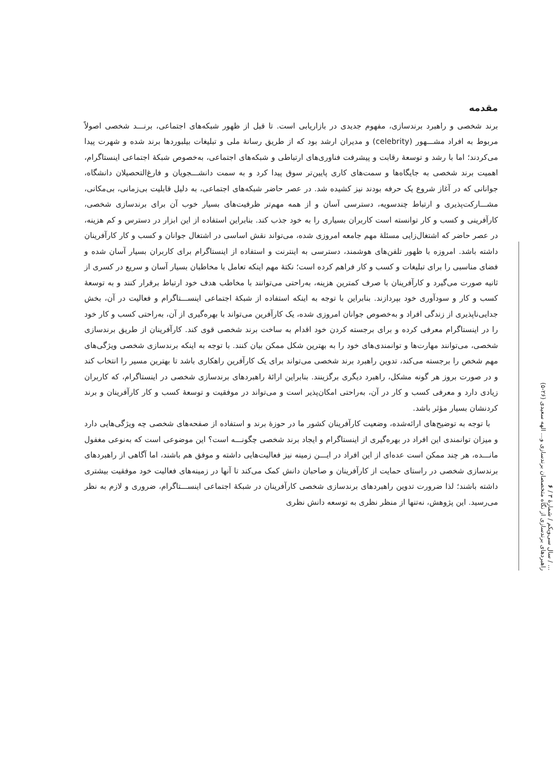... / سال سی‌ویکم / شمارهٔ ۳ / ۶
راهبردهای برندسازی از نگاه متخصصان برندسازی و... الهه سعیدی (۲۶-۵)
مقدمه
برند شخصی و راهبرد برندسازی، مفهوم جدیدی در بازاریابی است. تا قبل از ظهور شبکه‌های اجتماعی، برنـــد شخصی اصولاً مربوط به افراد مشـــهور (celebrity) و مدیران ارشد بود که از طریق رسانهٔ ملی و تبلیغات بیلبوردها برند شده و شهرت پیدا می‌کردند؛ اما با رشد و توسعهٔ رقابت و پیشرفت فناوری‌های ارتباطی و شبکه‌های اجتماعی، به‌خصوص شبکهٔ اجتماعی اینستاگرام، اهمیت برند شخصی به جایگاه‌ها و سمت‌های کاری پایین‌تر سوق پیدا کرد و به سمت دانشـــجویان و فارغ‌التحصیلان دانشگاه، جوانانی که در آغاز شروع یک حرفه بودند نیز کشیده شد. در عصر حاضر شبکه‌های اجتماعی، به دلیل قابلیت بی‌زمانی، بی‌مکانی، مشـــارکت‌پذیری و ارتباط چندسویه، دسترسی آسان و از همه مهم‌تر ظرفیت‌های بسیار خوب آن برای برندسازی شخصی، کارآفرینی و کسب و کار توانسته است کاربران بسیاری را به خود جذب کند. بنابراین استفاده از این ابزار در دسترس و کم هزینه، در عصر حاضر که اشتغال‌زایی مسئلهٔ مهم جامعه امروزی شده، می‌تواند نقش اساسی در اشتغال جوانان و کسب و کار کارآفرینان داشته باشد. امروزه با ظهور تلفن‌های هوشمند، دسترسی به اینترنت و استفاده از اینستاگرام برای کاربران بسیار آسان شده و فضای مناسبی را برای تبلیغات و کسب و کار فراهم کرده است؛ نکتهٔ مهم اینکه تعامل با مخاطبان بسیار آسان و سریع در کسری از ثانیه صورت می‌گیرد و کارآفرینان با صرف کمترین هزینه، به‌راحتی می‌توانند با مخاطب هدف خود ارتباط برقرار کنند و به توسعهٔ کسب و کار و سودآوری خود بپردازند. بنابراین با توجه به اینکه استفاده از شبکهٔ اجتماعی اینســـتاگرام و فعالیت در آن، بخش جدایی‌ناپذیری از زندگی افراد و به‌خصوص جوانان امروزی شده، یک کارآفرین می‌تواند با بهره‌گیری از آن، به‌راحتی کسب و کار خود را در اینستاگرام معرفی کرده و برای برجسته کردن خود اقدام به ساخت برند شخصی قوی کند. کارآفرینان از طریق برندسازی شخصی، می‌توانند مهارت‌ها و توانمندی‌های خود را به بهترین شکل ممکن بیان کنند. با توجه به اینکه برندسازی شخصی ویژگی‌های مهم شخص را برجسته می‌کند، تدوین راهبرد برند شخصی می‌تواند برای یک کارآفرین راهکاری باشد تا بهترین مسیر را انتخاب کند و در صورت بروز هر گونه مشکل، راهبرد دیگری برگزینند. بنابراین ارائهٔ راهبردهای برندسازی شخصی در اینستاگرام، که کاربران زیادی دارد و معرفی کسب و کار در آن، به‌راحتی امکان‌پذیر است و می‌تواند در موفقیت و توسعهٔ کسب و کار کارآفرینان و برند کردنشان بسیار مؤثر باشد.
با توجه به توضیح‌های ارائه‌شده، وضعیت کارآفرینان کشور ما در حوزهٔ برند و استفاده از صفحه‌های شخصی چه ویژگی‌هایی دارد و میزان توانمندی این افراد در بهره‌گیری از اینستاگرام و ایجاد برند شخصی چگونـــه است؟ این موضوعی است که به‌نوعی مغفول مانـــده، هر چند ممکن است عده‌ای از این افراد در ایـــن زمینه نیز فعالیت‌هایی داشته و موفق هم باشند، اما آگاهی از راهبردهای برندسازی شخصی در راستای حمایت از کارآفرینان و صاحبان دانش کمک می‌کند تا آنها در زمینه‌های فعالیت خود موفقیت بیشتری داشته باشند؛ لذا ضرورت تدوین راهبردهای برندسازی شخصی کارآفرینان در شبکهٔ اجتماعی اینســـتاگرام، ضروری و لازم به نظر می‌رسید. این پژوهش، نه‌تنها از منظر نظری به توسعه دانش نظری